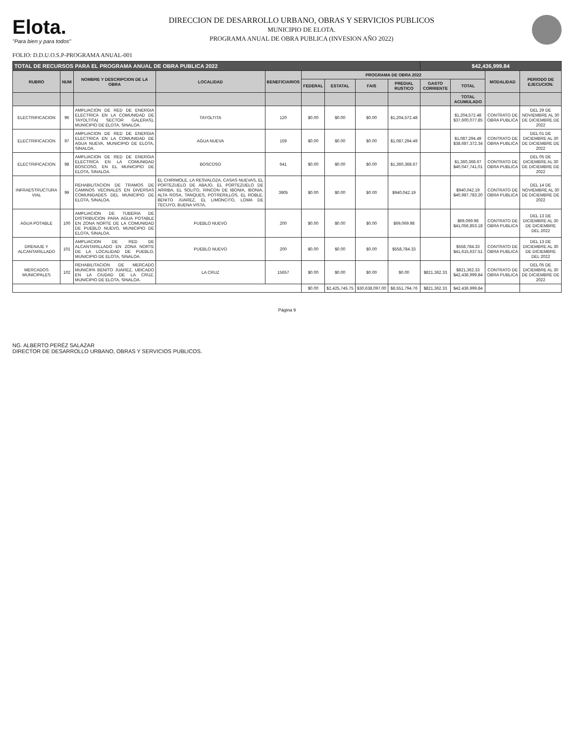Elota.
"Para bien y para todos"
DIRECCION DE DESARROLLO URBANO, OBRAS Y SERVICIOS PUBLICOS
MUNICIPIO DE ELOTA.
PROGRAMA ANUAL DE OBRA PUBLICA (INVESION AÑO 2022)
FOLIO: D.D.U.O.S.P-PROGRAMA ANUAL-001
| TOTAL DE RECURSOS PARA EL PROGRAMA ANUAL DE OBRA PUBLICA 2022 | | | | | | | | | $42,436,999.84 | | | |
| RUBRO | NUM | NOMBRE Y DESCRIPCION DE LA OBRA | LOCALIDAD | BENEFICIARIOS | PROGRAMA DE OBRA 2022 | | | | | | MODALIDAD | PERIODO DE EJECUCION. |
| | | | | | FEDERAL | ESTATAL | FAIS | PREDIAL RUSTICO | GASTO CORRIENTE | TOTAL | | |
| | | | | | | | | | | TOTAL ACUMULADO | | |
| ELECTRIFICACION | 96 | AMPLIACION DE RED DE ENERGIA ELECTRICA EN LA COMUNIDAD DE TAYOLTITA( SECTOR GALERAS), MUNICIPIO DE ELOTA, SINALOA. | TAYOLTITA | 120 | $0.00 | $0.00 | $0.00 | $1,204,572.48 | | $1,204,572.48 $37,600,077.85 | CONTRATO DE OBRA PUBLICA | DEL 29 DE NOVIEMBRE AL 30 DE DICIEMBRE DE 2022 |
| ELECTRIFICACION | 97 | AMPLIACION DE RED DE ENERGIA ELECTRICA EN LA COMUNIDAD DE AGUA NUEVA, MUNICIPIO DE ELOTA, SINALOA. | AGUA NUEVA | 159 | $0.00 | $0.00 | $0.00 | $1,087,294.49 | | $1,087,294.49 $38,687,372.34 | CONTRATO DE OBRA PUBLICA | DEL 01 DE DICIEMBRE AL 30 DE DICIEMBRE DE 2022 |
| ELECTRIFICACION | 98 | AMPLIACION DE RED DE ENERGIA ELECTRICA EN LA COMUNIDAD BOSCOSO, EN EL MUNICIPIO DE ELOTA, SINALOA. | BOSCOSO | 641 | $0.00 | $0.00 | $0.00 | $1,360,368.67 | | $1,360,368.67 $40,047,741.01 | CONTRATO DE OBRA PUBLICA | DEL 05 DE DICIEMBRE AL 30 DE DICIEMBRE DE 2022 |
| INFRAESTRUCTURA VIAL | 99 | REHABILITACION DE TRAMOS DE CAMINOS VECINALES EN DIVERSAS COMUNIDADES DEL MUNICIPIO DE ELOTA, SINALOA. | EL CHIRIMOLE, LA RESVALOZA, CASAS NUEVAS, EL PORTEZUELO DE ABAJO, EL PORTEZUELO DE ARRIBA, EL SOLITO, RINCON DE IBONIA, IBONIA, ALTA ROSA, TANQUES, POTRERILLOS, EL ROBLE, BENITO JUAREZ, EL LIMONCITO, LOMA DE TECUYO, BUENA VISTA. | 3905 | $0.00 | $0.00 | $0.00 | $940,042.19 | | $940,042.19 $40,987,783.20 | CONTRATO DE OBRA PUBLICA | DEL 14 DE NOVIEMBRE AL 30 DE DICIEMBRE DE 2022 |
| AGUA POTABLE | 100 | AMPLIACION DE TUBERIA DE DISTRIBUCION PARA AGUA POTABLE EN ZONA NORTE DE LA COMUNIDAD DE PUEBLO NUEVO, MUNICIPIO DE ELOTA, SINALOA. | PUEBLO NUEVO | 200 | $0.00 | $0.00 | $0.00 | $69,069.98 | | $69,069.98 $41,056,853.18 | CONTRATO DE OBRA PUBLICA | DEL 13 DE DICIEMBRE AL 30 DE DICIEMBRE DEL 2022 |
| DRENAJE Y ALCANTARILLADO | 101 | AMPLIACION DE RED DE ALCANTARILLADO EN ZONA NORTE DE LA LOCALIDAD DE PUEBLO, MUNICIPIO DE ELOTA, SINALOA. | PUEBLO NUEVO | 200 | $0.00 | $0.00 | $0.00 | $558,784.33 | | $558,784.33 $41,615,637.51 | CONTRATO DE OBRA PUBLICA | DEL 13 DE DICIEMBRE AL 30 DE DICIEMBRE DEL 2022 |
| MERCADOS MUNICIPALES | 102 | REHABILITACION DE MERCADO MUNICIPA BENITO JUAREZ, UBICADO EN LA CIUDAD DE LA CRUZ, MUNICIPIO DE ELOTA, SINALOA. | LA CRUZ | 15657 | $0.00 | $0.00 | $0.00 | $0.00 | $821,362.33 | $821,362.33 $42,436,999.84 | CONTRATO DE OBRA PUBLICA | DEL 05 DE DICIEMBRE AL 30 DE DICIEMBRE DE 2022 |
| | | | | | $0.00 | $2,425,745.75 | $30,638,097.00 | $8,551,794.76 | $821,362.33 | $42,436,999.84 | | |
Página 9
NG. ALBERTO PERÉZ SALAZAR
DIRECTOR DE DESARROLLO URBANO, OBRAS Y SERVICIOS PUBLICOS.